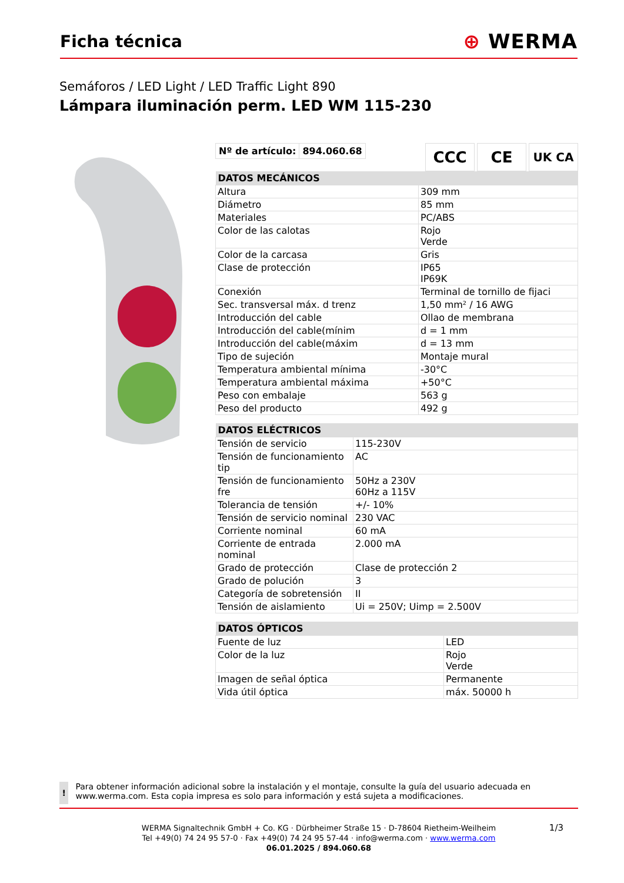Ficha técnica
⊕ WERMA
Semáforos / LED Light / LED Traffic Light 890
Lámpara iluminación perm. LED WM 115-230
Nº de artículo: 894.060.68
CCC CE
UK CA
| DATOS MECÁNICOS | |
| --- | --- |
| Altura | 309 mm |
| Diámetro | 85 mm |
| Materiales | PC/ABS |
| Color de las calotas | Rojo Verde |
| Color de la carcasa | Gris |
| Clase de protección | IP65 IP69K |
| Conexión | Terminal de tornillo de fijaci |
| Sec. transversal máx. d trenz | 1,50 mm² / 16 AWG |
| Introducción del cable | Ollao de membrana |
| Introducción del cable(mínim | d = 1 mm |
| Introducción del cable(máxim | d = 13 mm |
| Tipo de sujeción | Montaje mural |
| Temperatura ambiental mínima | -30°C |
| Temperatura ambiental máxima | +50°C |
| Peso con embalaje | 563 g |
| Peso del producto | 492 g |
| DATOS ELÉCTRICOS | |
| --- | --- |
| Tensión de servicio | 115-230V |
| Tensión de funcionamiento tip | AC |
| Tensión de funcionamiento fre | 50Hz a 230V 60Hz a 115V |
| Tolerancia de tensión | +/- 10% |
| Tensión de servicio nominal | 230 VAC |
| Corriente nominal | 60 mA |
| Corriente de entrada nominal | 2.000 mA |
| Grado de protección | Clase de protección 2 |
| Grado de polución | 3 |
| Categoría de sobretensión | II |
| Tensión de aislamiento | Ui = 250V; Uimp = 2.500V |
| DATOS ÓPTICOS | |
| --- | --- |
| Fuente de luz | LED |
| Color de la luz | Rojo Verde |
| Imagen de señal óptica | Permanente |
| Vida útil óptica | máx. 50000 h |
!
Para obtener información adicional sobre la instalación y el montaje, consulte la guía del usuario adecuada en www.werma.com. Esta copia impresa es solo para información y está sujeta a modificaciones.
1/3
WERMA Signaltechnik GmbH + Co. KG · Dürbheimer Straße 15 · D-78604 Rietheim-Weilheim
Tel +49(0) 74 24 95 57-0 · Fax +49(0) 74 24 95 57-44 · info@werma.com · www.werma.com
06.01.2025 / 894.060.68